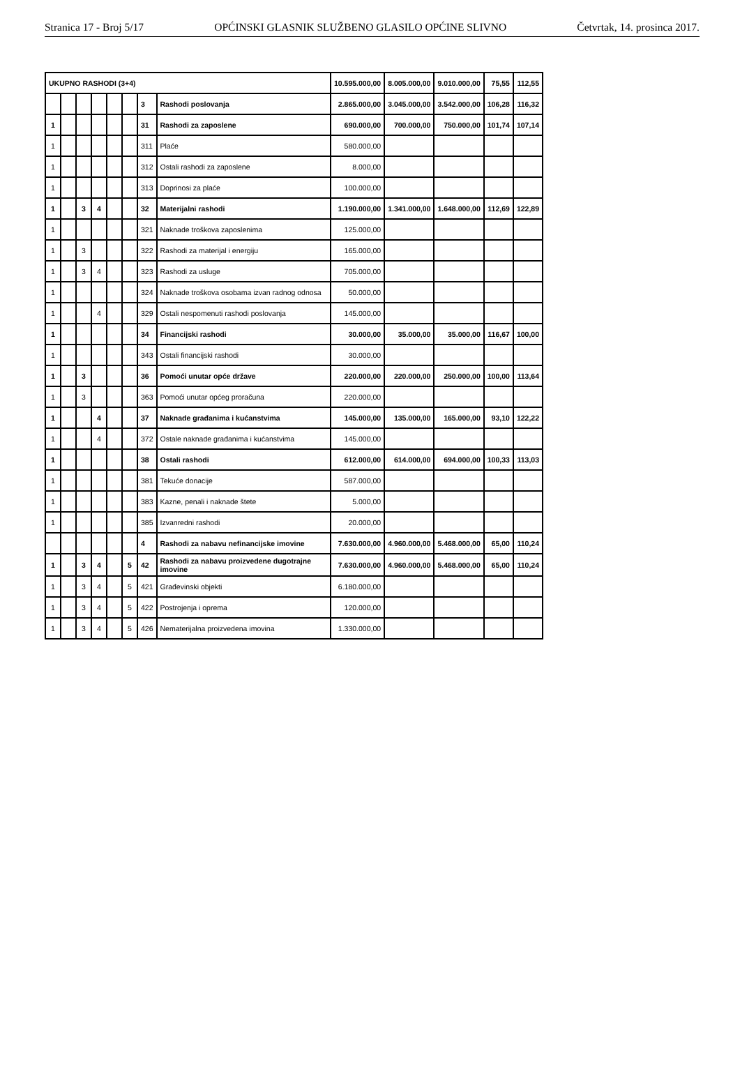Stranica 17 - Broj 5/17 OPĆINSKI GLASNIK SLUŽBENO GLASILO OPĆINE SLIVNO Četvrtak, 14. prosinca 2017.
| UKUPNO RASHODI (3+4) | | | | | | | | 10.595.000,00 | 8.005.000,00 | 9.010.000,00 | 75,55 | 112,55 |
| | | | | | | 3 | Rashodi poslovanja | 2.865.000,00 | 3.045.000,00 | 3.542.000,00 | 106,28 | 116,32 |
| 1 | | | | | | 31 | Rashodi za zaposlene | 690.000,00 | 700.000,00 | 750.000,00 | 101,74 | 107,14 |
| 1 | | | | | | 311 | Plaće | 580.000,00 | | | | |
| 1 | | | | | | 312 | Ostali rashodi za zaposlene | 8.000,00 | | | | |
| 1 | | | | | | 313 | Doprinosi za plaće | 100.000,00 | | | | |
| 1 | | 3 | 4 | | | 32 | Materijalni rashodi | 1.190.000,00 | 1.341.000,00 | 1.648.000,00 | 112,69 | 122,89 |
| 1 | | | | | | 321 | Naknade troškova zaposlenima | 125.000,00 | | | | |
| 1 | | 3 | | | | 322 | Rashodi za materijal i energiju | 165.000,00 | | | | |
| 1 | | 3 | 4 | | | 323 | Rashodi za usluge | 705.000,00 | | | | |
| 1 | | | | | | 324 | Naknade troškova osobama izvan radnog odnosa | 50.000,00 | | | | |
| 1 | | | 4 | | | 329 | Ostali nespomenuti rashodi poslovanja | 145.000,00 | | | | |
| 1 | | | | | | 34 | Financijski rashodi | 30.000,00 | 35.000,00 | 35.000,00 | 116,67 | 100,00 |
| 1 | | | | | | 343 | Ostali financijski rashodi | 30.000,00 | | | | |
| 1 | | 3 | | | | 36 | Pomoći unutar opće države | 220.000,00 | 220.000,00 | 250.000,00 | 100,00 | 113,64 |
| 1 | | 3 | | | | 363 | Pomoći unutar općeg proračuna | 220.000,00 | | | | |
| 1 | | | 4 | | | 37 | Naknade građanima i kućanstvima | 145.000,00 | 135.000,00 | 165.000,00 | 93,10 | 122,22 |
| 1 | | | 4 | | | 372 | Ostale naknade građanima i kućanstvima | 145.000,00 | | | | |
| 1 | | | | | | 38 | Ostali rashodi | 612.000,00 | 614.000,00 | 694.000,00 | 100,33 | 113,03 |
| 1 | | | | | | 381 | Tekuće donacije | 587.000,00 | | | | |
| 1 | | | | | | 383 | Kazne, penali i naknade štete | 5.000,00 | | | | |
| 1 | | | | | | 385 | Izvanredni rashodi | 20.000,00 | | | | |
| | | | | | | 4 | Rashodi za nabavu nefinancijske imovine | 7.630.000,00 | 4.960.000,00 | 5.468.000,00 | 65,00 | 110,24 |
| 1 | | 3 | 4 | | 5 | 42 | Rashodi za nabavu proizvedene dugotrajne imovine | 7.630.000,00 | 4.960.000,00 | 5.468.000,00 | 65,00 | 110,24 |
| 1 | | 3 | 4 | | 5 | 421 | Građevinski objekti | 6.180.000,00 | | | | |
| 1 | | 3 | 4 | | 5 | 422 | Postrojenja i oprema | 120.000,00 | | | | |
| 1 | | 3 | 4 | | 5 | 426 | Nematerijalna proizvedena imovina | 1.330.000,00 | | | | |